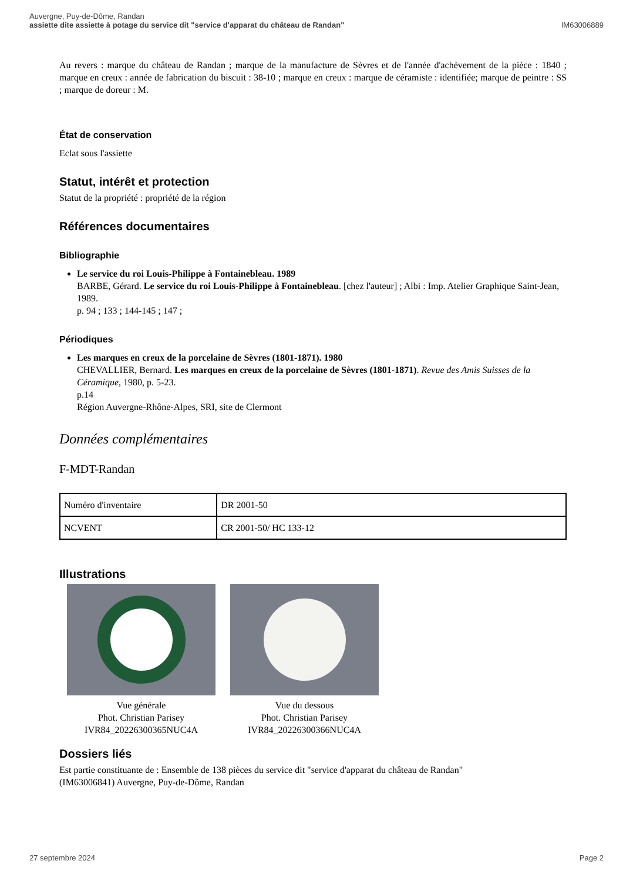Auvergne, Puy-de-Dôme, Randan
assiette dite assiette à potage du service dit "service d'apparat du château de Randan"
IM63006889
Au revers : marque du château de Randan ; marque de la manufacture de Sèvres et de l'année d'achèvement de la pièce : 1840 ; marque en creux : année de fabrication du biscuit : 38-10 ; marque en creux : marque de céramiste : identifiée; marque de peintre : SS ; marque de doreur : M.
État de conservation
Eclat sous l'assiette
Statut, intérêt et protection
Statut de la propriété : propriété de la région
Références documentaires
Bibliographie
Le service du roi Louis-Philippe à Fontainebleau. 1989
BARBE, Gérard. Le service du roi Louis-Philippe à Fontainebleau. [chez l'auteur] ; Albi : Imp. Atelier Graphique Saint-Jean, 1989.
p. 94 ; 133 ; 144-145 ; 147 ;
Périodiques
Les marques en creux de la porcelaine de Sèvres (1801-1871). 1980
CHEVALLIER, Bernard. Les marques en creux de la porcelaine de Sèvres (1801-1871). Revue des Amis Suisses de la Céramique, 1980, p. 5-23.
p.14
Région Auvergne-Rhône-Alpes, SRI, site de Clermont
Données complémentaires
F-MDT-Randan
| Numéro d'inventaire | DR 2001-50 |
| NCVENT | CR 2001-50/ HC 133-12 |
Illustrations
Vue générale
Phot. Christian Parisey
IVR84_20226300365NUC4A
Vue du dessous
Phot. Christian Parisey
IVR84_20226300366NUC4A
Dossiers liés
Est partie constituante de : Ensemble de 138 pièces du service dit "service d'apparat du château de Randan" (IM63006841) Auvergne, Puy-de-Dôme, Randan
27 septembre 2024 Page 2